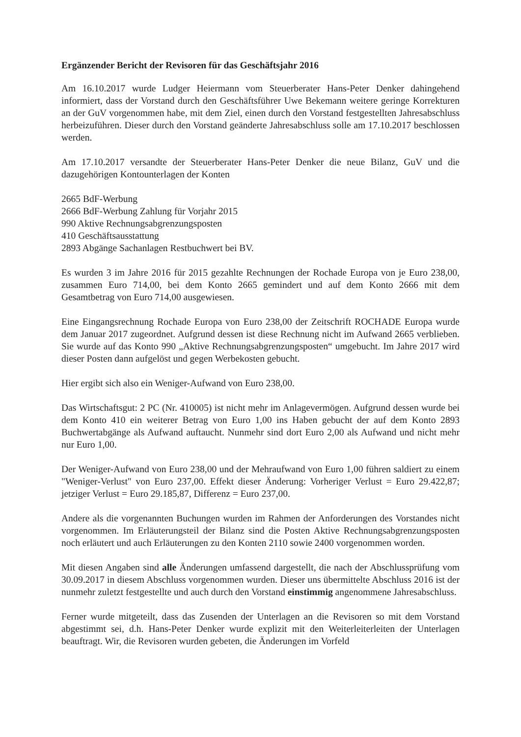Ergänzender Bericht der Revisoren für das Geschäftsjahr 2016
Am 16.10.2017 wurde Ludger Heiermann vom Steuerberater Hans-Peter Denker dahingehend informiert, dass der Vorstand durch den Geschäftsführer Uwe Bekemann weitere geringe Korrekturen an der GuV vorgenommen habe, mit dem Ziel, einen durch den Vorstand festgestellten Jahresabschluss herbeizuführen. Dieser durch den Vorstand geänderte Jahresabschluss solle am 17.10.2017 beschlossen werden.
Am 17.10.2017 versandte der Steuerberater Hans-Peter Denker die neue Bilanz, GuV und die dazugehörigen Kontounterlagen der Konten
2665 BdF-Werbung
2666 BdF-Werbung Zahlung für Vorjahr 2015
990 Aktive Rechnungsabgrenzungsposten
410 Geschäftsausstattung
2893 Abgänge Sachanlagen Restbuchwert bei BV.
Es wurden 3 im Jahre 2016 für 2015 gezahlte Rechnungen der Rochade Europa von je Euro 238,00, zusammen Euro 714,00, bei dem Konto 2665 gemindert und auf dem Konto 2666 mit dem Gesamtbetrag von Euro 714,00 ausgewiesen.
Eine Eingangsrechnung Rochade Europa von Euro 238,00 der Zeitschrift ROCHADE Europa wurde dem Januar 2017 zugeordnet. Aufgrund dessen ist diese Rechnung nicht im Aufwand 2665 verblieben. Sie wurde auf das Konto 990 „Aktive Rechnungsabgrenzungsposten“ umgebucht. Im Jahre 2017 wird dieser Posten dann aufgelöst und gegen Werbekosten gebucht.
Hier ergibt sich also ein Weniger-Aufwand von Euro 238,00.
Das Wirtschaftsgut: 2 PC (Nr. 410005) ist nicht mehr im Anlagevermögen. Aufgrund dessen wurde bei dem Konto 410 ein weiterer Betrag von Euro 1,00 ins Haben gebucht der auf dem Konto 2893 Buchwertabgänge als Aufwand auftaucht. Nunmehr sind dort Euro 2,00 als Aufwand und nicht mehr nur Euro 1,00.
Der Weniger-Aufwand von Euro 238,00 und der Mehraufwand von Euro 1,00 führen saldiert zu einem "Weniger-Verlust" von Euro 237,00. Effekt dieser Änderung: Vorheriger Verlust = Euro 29.422,87; jetziger Verlust = Euro 29.185,87, Differenz = Euro 237,00.
Andere als die vorgenannten Buchungen wurden im Rahmen der Anforderungen des Vorstandes nicht vorgenommen. Im Erläuterungsteil der Bilanz sind die Posten Aktive Rechnungsabgrenzungsposten noch erläutert und auch Erläuterungen zu den Konten 2110 sowie 2400 vorgenommen worden.
Mit diesen Angaben sind alle Änderungen umfassend dargestellt, die nach der Abschlussprüfung vom 30.09.2017 in diesem Abschluss vorgenommen wurden. Dieser uns übermittelte Abschluss 2016 ist der nunmehr zuletzt festgestellte und auch durch den Vorstand einstimmig angenommene Jahresabschluss.
Ferner wurde mitgeteilt, dass das Zusenden der Unterlagen an die Revisoren so mit dem Vorstand abgestimmt sei, d.h. Hans-Peter Denker wurde explizit mit den Weiterleiterleiten der Unterlagen beauftragt. Wir, die Revisoren wurden gebeten, die Änderungen im Vorfeld